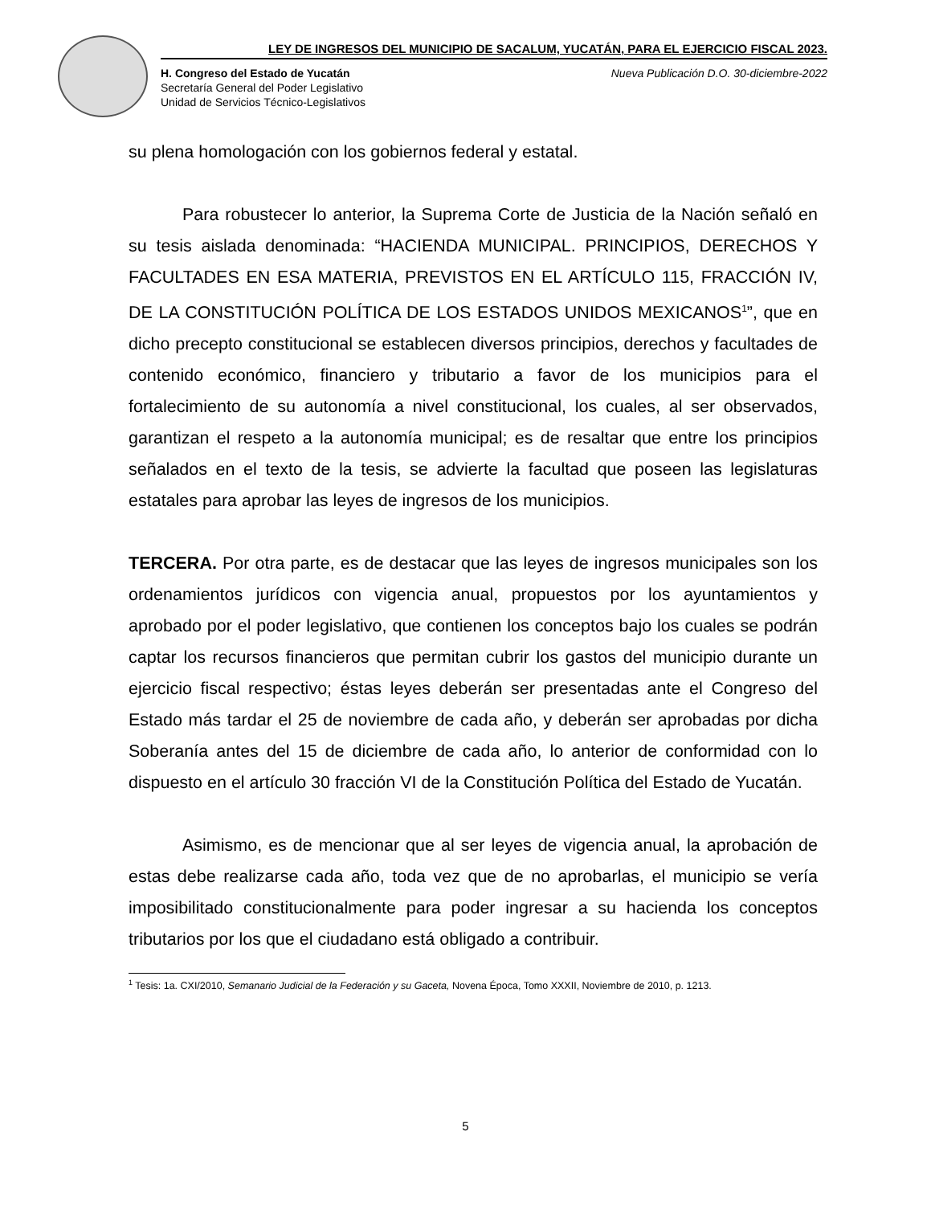LEY DE INGRESOS DEL MUNICIPIO DE SACALUM, YUCATÁN, PARA EL EJERCICIO FISCAL 2023.
H. Congreso del Estado de Yucatán
Secretaría General del Poder Legislativo
Unidad de Servicios Técnico-Legislativos
Nueva Publicación D.O. 30-diciembre-2022
su plena homologación con los gobiernos federal y estatal.
Para robustecer lo anterior, la Suprema Corte de Justicia de la Nación señaló en su tesis aislada denominada: “HACIENDA MUNICIPAL. PRINCIPIOS, DERECHOS Y FACULTADES EN ESA MATERIA, PREVISTOS EN EL ARTÍCULO 115, FRACCIÓN IV, DE LA CONSTITUCIÓN POLÍTICA DE LOS ESTADOS UNIDOS MEXICANOS<sup>1</sup>”, que en dicho precepto constitucional se establecen diversos principios, derechos y facultades de contenido económico, financiero y tributario a favor de los municipios para el fortalecimiento de su autonomía a nivel constitucional, los cuales, al ser observados, garantizan el respeto a la autonomía municipal; es de resaltar que entre los principios señalados en el texto de la tesis, se advierte la facultad que poseen las legislaturas estatales para aprobar las leyes de ingresos de los municipios.
TERCERA. Por otra parte, es de destacar que las leyes de ingresos municipales son los ordenamientos jurídicos con vigencia anual, propuestos por los ayuntamientos y aprobado por el poder legislativo, que contienen los conceptos bajo los cuales se podrán captar los recursos financieros que permitan cubrir los gastos del municipio durante un ejercicio fiscal respectivo; éstas leyes deberán ser presentadas ante el Congreso del Estado más tardar el 25 de noviembre de cada año, y deberán ser aprobadas por dicha Soberanía antes del 15 de diciembre de cada año, lo anterior de conformidad con lo dispuesto en el artículo 30 fracción VI de la Constitución Política del Estado de Yucatán.
Asimismo, es de mencionar que al ser leyes de vigencia anual, la aprobación de estas debe realizarse cada año, toda vez que de no aprobarlas, el municipio se vería imposibilitado constitucionalmente para poder ingresar a su hacienda los conceptos tributarios por los que el ciudadano está obligado a contribuir.
<sup>1</sup> Tesis: 1a. CXI/2010, Semanario Judicial de la Federación y su Gaceta, Novena Época, Tomo XXXII, Noviembre de 2010, p. 1213.
5